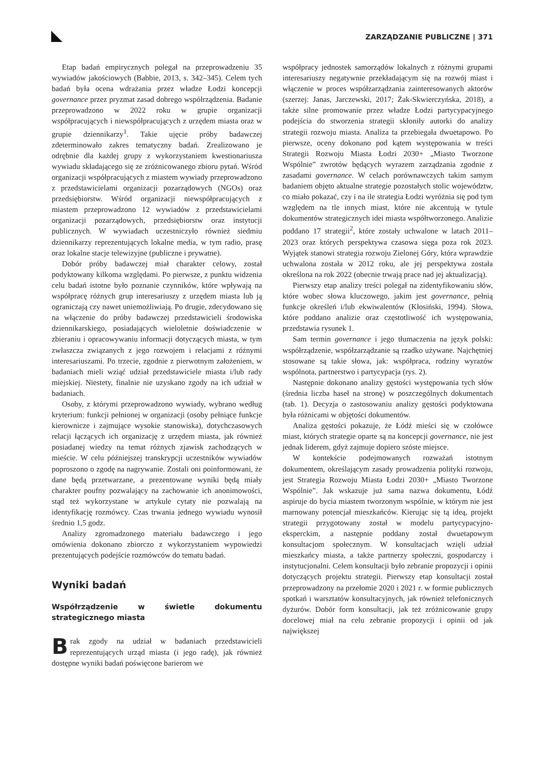ZARZĄDZANIE PUBLICZNE | 371
Etap badań empirycznych polegał na przeprowadzeniu 35 wywiadów jakościowych (Babbie, 2013, s. 342–345). Celem tych badań była ocena wdrażania przez władze Łodzi koncepcji governance przez pryzmat zasad dobrego współrządzenia. Badanie przeprowadzono w 2022 roku w grupie organizacji współpracujących i niewspółpracujących z urzędem miasta oraz w grupie dziennikarzy<sup>1</sup>. Takie ujęcie próby badawczej zdeterminowało zakres tematyczny badań. Zrealizowano je odrębnie dla każdej grupy z wykorzystaniem kwestionariusza wywiadu składającego się ze zróżnicowanego zbioru pytań. Wśród organizacji współpracujących z miastem wywiady przeprowadzono z przedstawicielami organizacji pozarządowych (NGOs) oraz przedsiębiorstw. Wśród organizacji niewspółpracujących z miastem przeprowadzono 12 wywiadów z przedstawicielami organizacji pozarządowych, przedsiębiorstw oraz instytucji publicznych. W wywiadach uczestniczyło również siedmiu dziennikarzy reprezentujących lokalne media, w tym radio, prasę oraz lokalne stacje telewizyjne (publiczne i prywatne).
Dobór próby badawczej miał charakter celowy, został podyktowany kilkoma względami. Po pierwsze, z punktu widzenia celu badań istotne było poznanie czynników, które wpływają na współpracę różnych grup interesariuszy z urzędem miasta lub ją ograniczają czy nawet uniemożliwiają. Po drugie, zdecydowano się na włączenie do próby badawczej przedstawicieli środowiska dziennikarskiego, posiadających wieloletnie doświadczenie w zbieraniu i opracowywaniu informacji dotyczących miasta, w tym zwłaszcza związanych z jego rozwojem i relacjami z różnymi interesariuszami. Po trzecie, zgodnie z pierwotnym założeniem, w badaniach mieli wziąć udział przedstawiciele miasta i/lub rady miejskiej. Niestety, finalnie nie uzyskano zgody na ich udział w badaniach.
Osoby, z którymi przeprowadzono wywiady, wybrano według kryterium: funkcji pełnionej w organizacji (osoby pełniące funkcje kierownicze i zajmujące wysokie stanowiska), dotychczasowych relacji łączących ich organizację z urzędem miasta, jak również posiadanej wiedzy na temat różnych zjawisk zachodzących w mieście. W celu późniejszej transkrypcji uczestników wywiadów poproszono o zgodę na nagrywanie. Zostali oni poinformowani, że dane będą przetwarzane, a prezentowane wyniki będą miały charakter poufny pozwalający na zachowanie ich anonimowości, stąd też wykorzystane w artykule cytaty nie pozwalają na identyfikację rozmówcy. Czas trwania jednego wywiadu wynosił średnio 1,5 godz.
Analizy zgromadzonego materiału badawczego i jego omówienia dokonano zbiorczo z wykorzystaniem wypowiedzi prezentujących podejście rozmówców do tematu badań.
Wyniki badań
Współrządzenie w świetle dokumentu strategicznego miasta
Brak zgody na udział w badaniach przedstawicieli reprezentujących urząd miasta (i jego radę), jak również dostępne wyniki badań poświęcone barierom we
współpracy jednostek samorządów lokalnych z różnymi grupami interesariuszy negatywnie przekładającym się na rozwój miast i włączenie w proces współzarządzania zainteresowanych aktorów (szerzej: Janas, Jarczewski, 2017; Żak-Skwierczyńska, 2018), a także silne promowanie przez władze Łodzi partycypacyjnego podejścia do stworzenia strategii skłoniły autorki do analizy strategii rozwoju miasta. Analiza ta przebiegała dwuetapowo. Po pierwsze, oceny dokonano pod kątem występowania w treści Strategii Rozwoju Miasta Łodzi 2030+ „Miasto Tworzone Wspólnie” zwrotów będących wyrazem zarządzania zgodnie z zasadami governance. W celach porównawczych takim samym badaniem objęto aktualne strategie pozostałych stolic województw, co miało pokazać, czy i na ile strategia Łodzi wyróżnia się pod tym względem na tle innych miast, które nie akcentują w tytule dokumentów strategicznych idei miasta współtworzonego. Analizie poddano 17 strategii<sup>2</sup>, które zostały uchwalone w latach 2011–2023 oraz których perspektywa czasowa sięga poza rok 2023. Wyjątek stanowi strategia rozwoju Zielonej Góry, która wprawdzie uchwalona została w 2012 roku, ale jej perspektywa została określona na rok 2022 (obecnie trwają prace nad jej aktualizacją).
Pierwszy etap analizy treści polegał na zidentyfikowaniu słów, które wobec słowa kluczowego, jakim jest governance, pełnią funkcje określeń i/lub ekwiwalentów (Kłosiński, 1994). Słowa, które poddano analizie oraz częstotliwość ich występowania, przedstawia rysunek 1.
Sam termin governance i jego tłumaczenia na język polski: współrządzenie, współzarządzanie są rzadko używane. Najchętniej stosowane są takie słowa, jak: współpraca, rodziny wyrazów wspólnota, partnerstwo i partycypacja (rys. 2).
Następnie dokonano analizy gęstości występowania tych słów (średnia liczba haseł na stronę) w poszczególnych dokumentach (tab. 1). Decyzja o zastosowaniu analizy gęstości podyktowana była różnicami w objętości dokumentów.
Analiza gęstości pokazuje, że Łódź mieści się w czołówce miast, których strategie oparte są na koncepcji governance, nie jest jednak liderem, gdyż zajmuje dopiero szóste miejsce.
W kontekście podejmowanych rozważań istotnym dokumentem, określającym zasady prowadzenia polityki rozwoju, jest Strategia Rozwoju Miasta Łodzi 2030+ „Miasto Tworzone Wspólnie”. Jak wskazuje już sama nazwa dokumentu, Łódź aspiruje do bycia miastem tworzonym wspólnie, w którym nie jest marnowany potencjał mieszkańców. Kierując się tą ideą, projekt strategii przygotowany został w modelu partycypacyjno-eksperckim, a następnie poddany został dwuetapowym konsultacjom społecznym. W konsultacjach wzięli udział mieszkańcy miasta, a także partnerzy społeczni, gospodarczy i instytucjonalni. Celem konsultacji było zebranie propozycji i opinii dotyczących projektu strategii. Pierwszy etap konsultacji został przeprowadzony na przełomie 2020 i 2021 r. w formie publicznych spotkań i warsztatów konsultacyjnych, jak również telefonicznych dyżurów. Dobór form konsultacji, jak też zróżnicowanie grupy docelowej miał na celu zebranie propozycji i opinii od jak największej